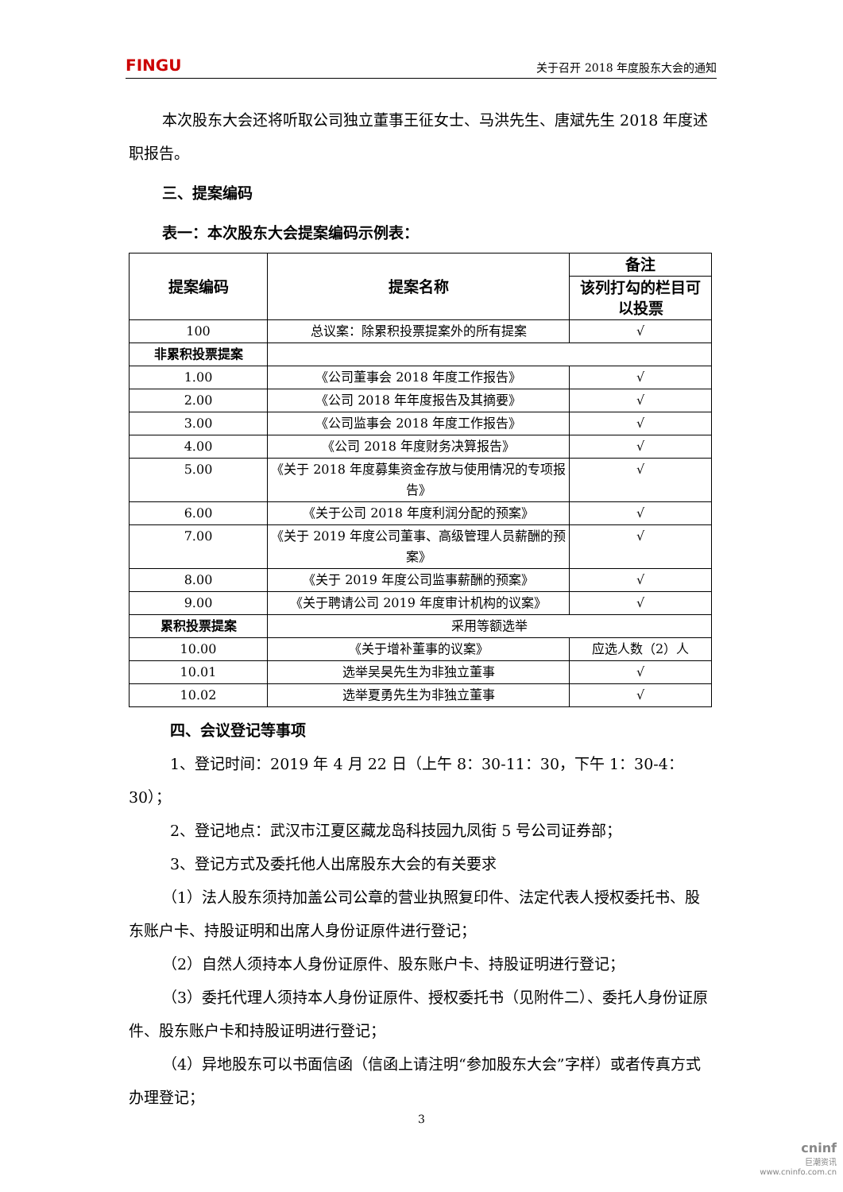FINGU 关于召开 2018 年度股东大会的通知
本次股东大会还将听取公司独立董事王征女士、马洪先生、唐斌先生 2018 年度述职报告。
三、提案编码
表一：本次股东大会提案编码示例表：
| 提案编码 | 提案名称 | 备注 |
| --- | --- | --- |
| | | 该列打勾的栏目可以投票 |
| 100 | 总议案：除累积投票提案外的所有提案 | √ |
| 非累积投票提案 | | |
| 1.00 | 《公司董事会 2018 年度工作报告》 | √ |
| 2.00 | 《公司 2018 年年度报告及其摘要》 | √ |
| 3.00 | 《公司监事会 2018 年度工作报告》 | √ |
| 4.00 | 《公司 2018 年度财务决算报告》 | √ |
| 5.00 | 《关于 2018 年度募集资金存放与使用情况的专项报告》 | √ |
| 6.00 | 《关于公司 2018 年度利润分配的预案》 | √ |
| 7.00 | 《关于 2019 年度公司董事、高级管理人员薪酬的预案》 | √ |
| 8.00 | 《关于 2019 年度公司监事薪酬的预案》 | √ |
| 9.00 | 《关于聘请公司 2019 年度审计机构的议案》 | √ |
| 累积投票提案 | 采用等额选举 | |
| 10.00 | 《关于增补董事的议案》 | 应选人数（2）人 |
| 10.01 | 选举吴昊先生为非独立董事 | √ |
| 10.02 | 选举夏勇先生为非独立董事 | √ |
四、会议登记等事项
1、登记时间：2019 年 4 月 22 日（上午 8：30-11：30，下午 1：30-4：30）；
2、登记地点：武汉市江夏区藏龙岛科技园九凤街 5 号公司证券部；
3、登记方式及委托他人出席股东大会的有关要求
（1）法人股东须持加盖公司公章的营业执照复印件、法定代表人授权委托书、股东账户卡、持股证明和出席人身份证原件进行登记；
（2）自然人须持本人身份证原件、股东账户卡、持股证明进行登记；
（3）委托代理人须持本人身份证原件、授权委托书（见附件二）、委托人身份证原件、股东账户卡和持股证明进行登记；
（4）异地股东可以书面信函（信函上请注明“参加股东大会”字样）或者传真方式办理登记；
3
cninf
巨潮资讯
www.cninfo.com.cn